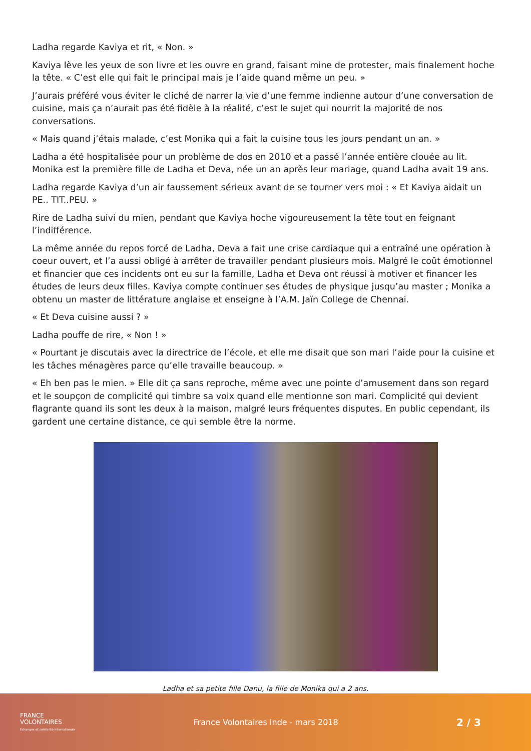Ladha regarde Kaviya et rit, « Non. »
Kaviya lève les yeux de son livre et les ouvre en grand, faisant mine de protester, mais finalement hoche la tête. « C’est elle qui fait le principal mais je l’aide quand même un peu. »
J’aurais préféré vous éviter le cliché de narrer la vie d’une femme indienne autour d’une conversation de cuisine, mais ça n’aurait pas été fidèle à la réalité, c’est le sujet qui nourrit la majorité de nos conversations.
« Mais quand j’étais malade, c’est Monika qui a fait la cuisine tous les jours pendant un an. »
Ladha a été hospitalisée pour un problème de dos en 2010 et a passé l’année entière clouée au lit. Monika est la première fille de Ladha et Deva, née un an après leur mariage, quand Ladha avait 19 ans.
Ladha regarde Kaviya d’un air faussement sérieux avant de se tourner vers moi : « Et Kaviya aidait un PE.. TIT..PEU. »
Rire de Ladha suivi du mien, pendant que Kaviya hoche vigoureusement la tête tout en feignant l’indifférence.
La même année du repos forcé de Ladha, Deva a fait une crise cardiaque qui a entraîné une opération à coeur ouvert, et l’a aussi obligé à arrêter de travailler pendant plusieurs mois. Malgré le coût émotionnel et financier que ces incidents ont eu sur la famille, Ladha et Deva ont réussi à motiver et financer les études de leurs deux filles. Kaviya compte continuer ses études de physique jusqu’au master ; Monika a obtenu un master de littérature anglaise et enseigne à l’A.M. Jaïn College de Chennai.
« Et Deva cuisine aussi ? »
Ladha pouffe de rire, « Non ! »
« Pourtant je discutais avec la directrice de l’école, et elle me disait que son mari l’aide pour la cuisine et les tâches ménagères parce qu’elle travaille beaucoup. »
« Eh ben pas le mien. » Elle dit ça sans reproche, même avec une pointe d’amusement dans son regard et le soupçon de complicité qui timbre sa voix quand elle mentionne son mari. Complicité qui devient flagrante quand ils sont les deux à la maison, malgré leurs fréquentes disputes. En public cependant, ils gardent une certaine distance, ce qui semble être la norme.
Ladha et sa petite fille Danu, la fille de Monika qui a 2 ans.
FRANCE
VOLONTAIRES
Echanges et solidarité internationale
France Volontaires Inde - mars 2018
2 / 3